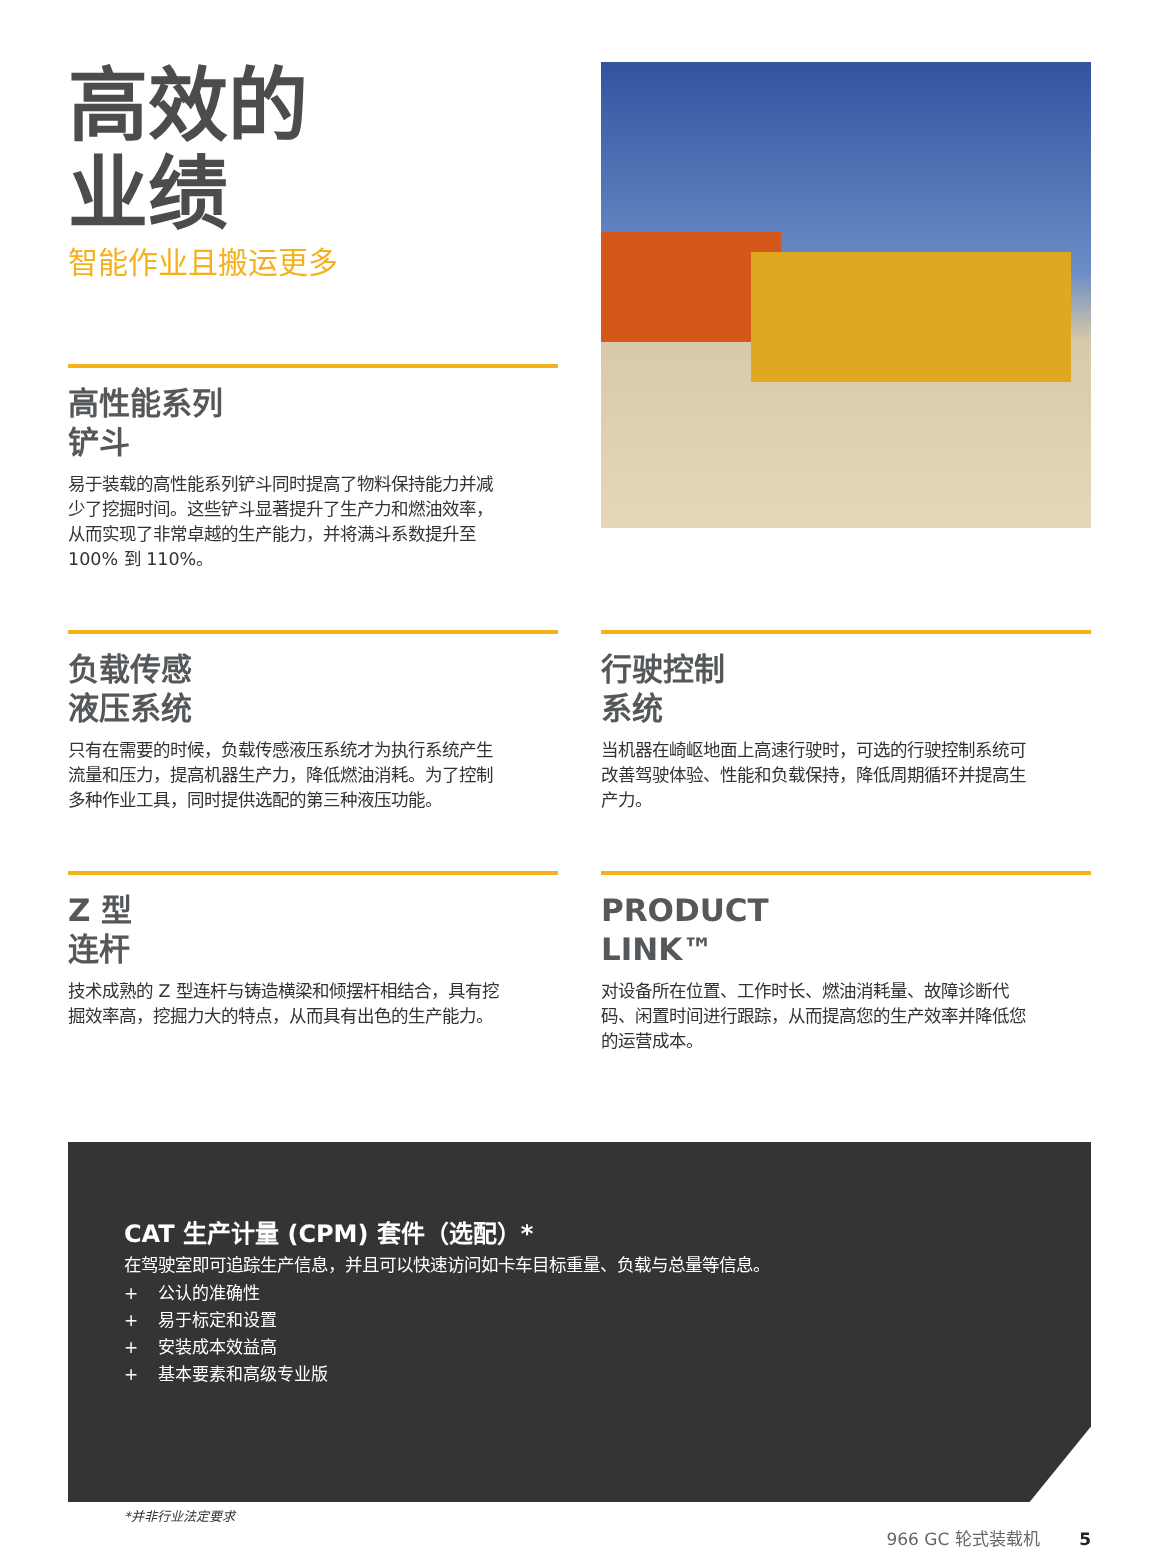高效的
业绩
智能作业且搬运更多
高性能系列
铲斗
易于装载的高性能系列铲斗同时提高了物料保持能力并减少了挖掘时间。这些铲斗显著提升了生产力和燃油效率，从而实现了非常卓越的生产能力，并将满斗系数提升至 100% 到 110%。
负载传感
液压系统
只有在需要的时候，负载传感液压系统才为执行系统产生流量和压力，提高机器生产力，降低燃油消耗。为了控制多种作业工具，同时提供选配的第三种液压功能。
行驶控制
系统
当机器在崎岖地面上高速行驶时，可选的行驶控制系统可改善驾驶体验、性能和负载保持，降低周期循环并提高生产力。
Z 型
连杆
技术成熟的 Z 型连杆与铸造横梁和倾摆杆相结合，具有挖掘效率高，挖掘力大的特点，从而具有出色的生产能力。
PRODUCT
LINK™
对设备所在位置、工作时长、燃油消耗量、故障诊断代码、闲置时间进行跟踪，从而提高您的生产效率并降低您的运营成本。
CAT 生产计量 (CPM) 套件（选配）*
在驾驶室即可追踪生产信息，并且可以快速访问如卡车目标重量、负载与总量等信息。
+ 公认的准确性
+ 易于标定和设置
+ 安装成本效益高
+ 基本要素和高级专业版
*并非行业法定要求
966 GC 轮式装载机 5